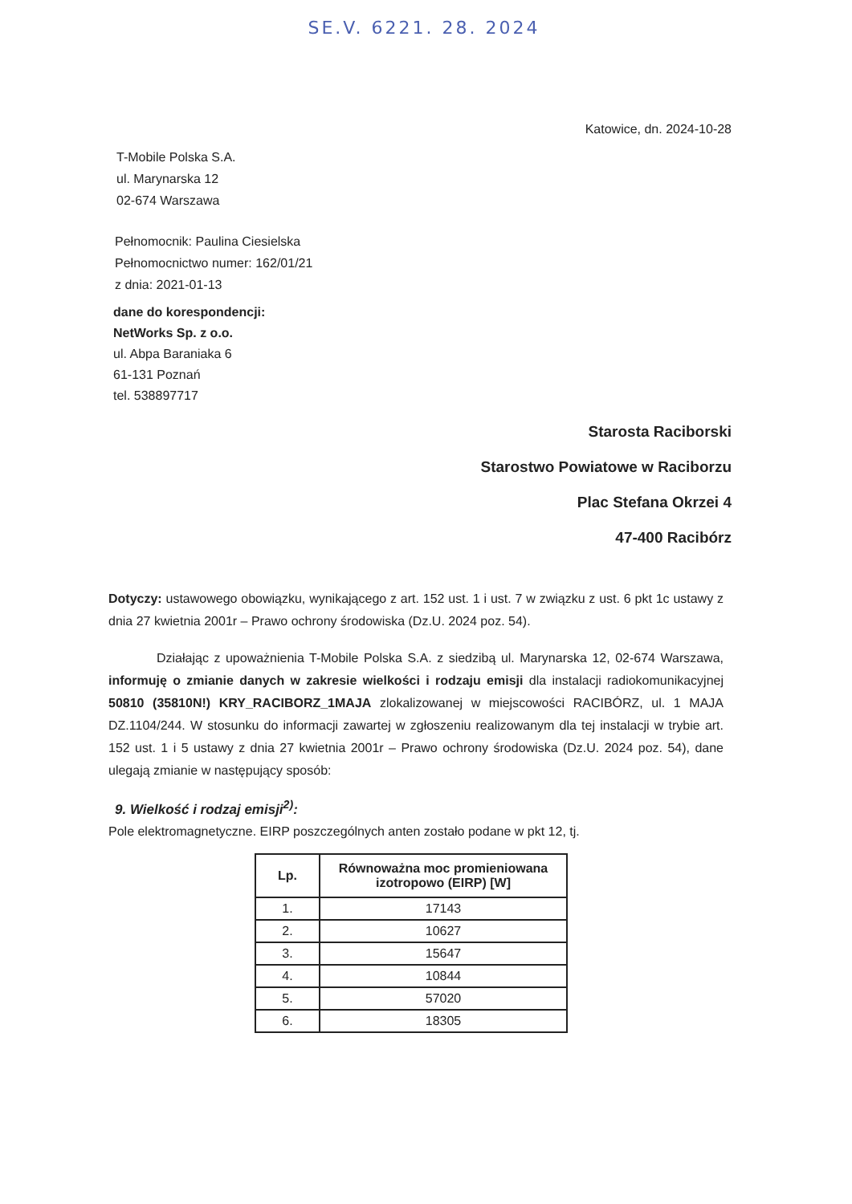SE.V. 6221. 28. 2024
Katowice, dn. 2024-10-28
T-Mobile Polska S.A.
ul. Marynarska 12
02-674 Warszawa
Pełnomocnik: Paulina Ciesielska
Pełnomocnictwo numer: 162/01/21
z dnia: 2021-01-13
dane do korespondencji:
NetWorks Sp. z o.o.
ul. Abpa Baraniaka 6
61-131 Poznań
tel. 538897717
Starosta Raciborski
Starostwo Powiatowe w Raciborzu
Plac Stefana Okrzei 4
47-400 Racibórz
Dotyczy: ustawowego obowiązku, wynikającego z art. 152 ust. 1 i ust. 7 w związku z ust. 6 pkt 1c ustawy z dnia 27 kwietnia 2001r – Prawo ochrony środowiska (Dz.U. 2024 poz. 54).
Działając z upoważnienia T-Mobile Polska S.A. z siedzibą ul. Marynarska 12, 02-674 Warszawa, informuję o zmianie danych w zakresie wielkości i rodzaju emisji dla instalacji radiokomunikacyjnej 50810 (35810N!) KRY_RACIBORZ_1MAJA zlokalizowanej w miejscowości RACIBÓRZ, ul. 1 MAJA DZ.1104/244. W stosunku do informacji zawartej w zgłoszeniu realizowanym dla tej instalacji w trybie art. 152 ust. 1 i 5 ustawy z dnia 27 kwietnia 2001r – Prawo ochrony środowiska (Dz.U. 2024 poz. 54), dane ulegają zmianie w następujący sposób:
9. Wielkość i rodzaj emisji<sup>2)</sup>:
Pole elektromagnetyczne. EIRP poszczególnych anten zostało podane w pkt 12, tj.
| Lp. | Równoważna moc promieniowana izotropowo (EIRP) [W] |
| --- | --- |
| 1. | 17143 |
| 2. | 10627 |
| 3. | 15647 |
| 4. | 10844 |
| 5. | 57020 |
| 6. | 18305 |